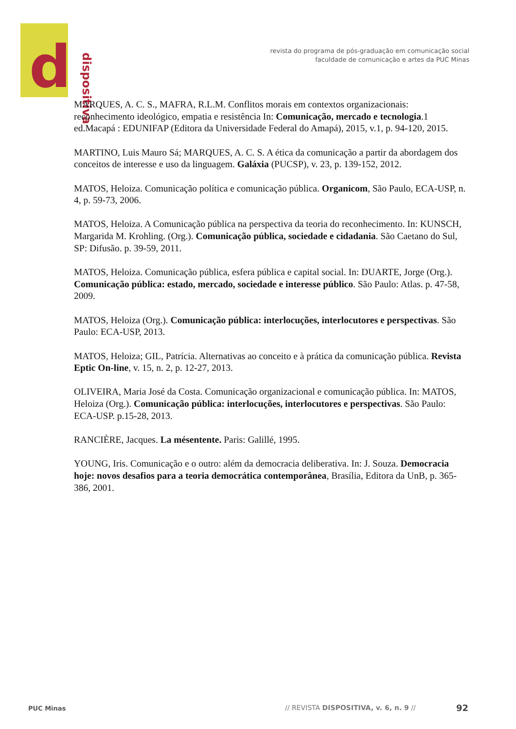d dispositiva
revista do programa de pós-graduação em comunicação social
faculdade de comunicação e artes da PUC Minas
MARQUES, A. C. S., MAFRA, R.L.M. Conflitos morais em contextos organizacionais: reconhecimento ideológico, empatia e resistência In: Comunicação, mercado e tecnologia.1 ed.Macapá : EDUNIFAP (Editora da Universidade Federal do Amapá), 2015, v.1, p. 94-120, 2015.
MARTINO, Luis Mauro Sá; MARQUES, A. C. S. A ética da comunicação a partir da abordagem dos conceitos de interesse e uso da linguagem. Galáxia (PUCSP), v. 23, p. 139-152, 2012.
MATOS, Heloiza. Comunicação política e comunicação pública. Organicom, São Paulo, ECA-USP, n. 4, p. 59-73, 2006.
MATOS, Heloiza. A Comunicação pública na perspectiva da teoria do reconhecimento. In: KUNSCH, Margarida M. Krohling. (Org.). Comunicação pública, sociedade e cidadania. São Caetano do Sul, SP: Difusão. p. 39-59, 2011.
MATOS, Heloiza. Comunicação pública, esfera pública e capital social. In: DUARTE, Jorge (Org.). Comunicação pública: estado, mercado, sociedade e interesse público. São Paulo: Atlas. p. 47-58, 2009.
MATOS, Heloiza (Org.). Comunicação pública: interlocuções, interlocutores e perspectivas. São Paulo: ECA-USP, 2013.
MATOS, Heloiza; GIL, Patrícia. Alternativas ao conceito e à prática da comunicação pública. Revista Eptic On-line, v. 15, n. 2, p. 12-27, 2013.
OLIVEIRA, Maria José da Costa. Comunicação organizacional e comunicação pública. In: MATOS, Heloiza (Org.). Comunicação pública: interlocuções, interlocutores e perspectivas. São Paulo: ECA-USP. p.15-28, 2013.
RANCIÈRE, Jacques. La mésentente. Paris: Galillé, 1995.
YOUNG, Iris. Comunicação e o outro: além da democracia deliberativa. In: J. Souza. Democracia hoje: novos desafios para a teoria democrática contemporânea, Brasília, Editora da UnB, p. 365-386, 2001.
PUC Minas
// REVISTA DISPOSITIVA, v. 6, n. 9 //
92